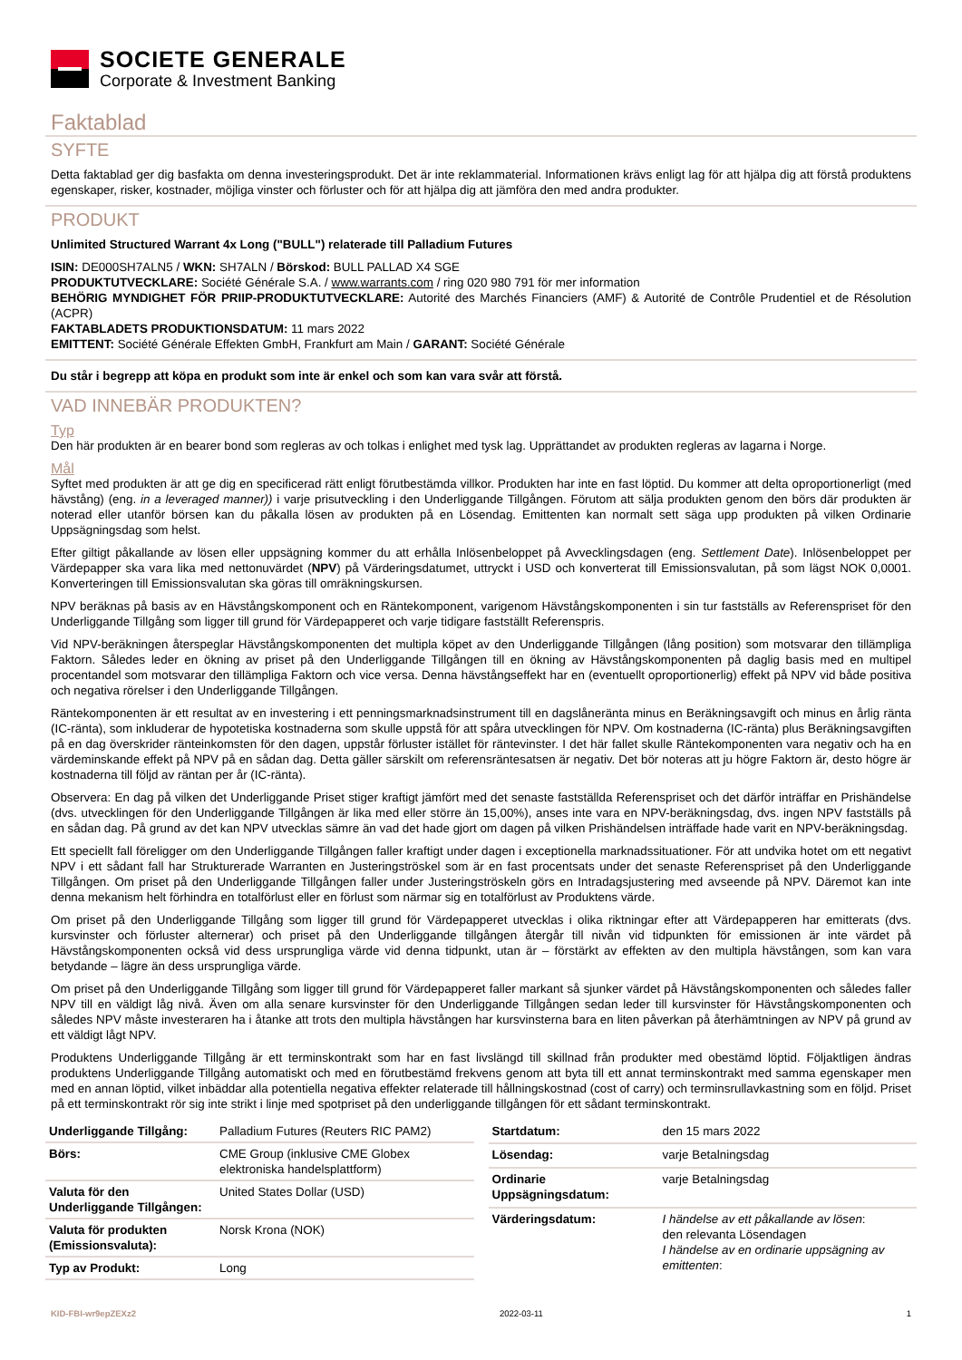SOCIETE GENERALE
Corporate & Investment Banking
Faktablad
SYFTE
Detta faktablad ger dig basfakta om denna investeringsprodukt. Det är inte reklammaterial. Informationen krävs enligt lag för att hjälpa dig att förstå produktens egenskaper, risker, kostnader, möjliga vinster och förluster och för att hjälpa dig att jämföra den med andra produkter.
PRODUKT
Unlimited Structured Warrant 4x Long ("BULL") relaterade till Palladium Futures
ISIN: DE000SH7ALN5 / WKN: SH7ALN / Börskod: BULL PALLAD X4 SGE
PRODUKTUTVECKLARE: Société Générale S.A. / www.warrants.com / ring 020 980 791 för mer information
BEHÖRIG MYNDIGHET FÖR PRIIP-PRODUKTUTVECKLARE: Autorité des Marchés Financiers (AMF) & Autorité de Contrôle Prudentiel et de Résolution (ACPR)
FAKTABLADETS PRODUKTIONSDATUM: 11 mars 2022
EMITTENT: Société Générale Effekten GmbH, Frankfurt am Main / GARANT: Société Générale
Du står i begrepp att köpa en produkt som inte är enkel och som kan vara svår att förstå.
VAD INNEBÄR PRODUKTEN?
Typ
Den här produkten är en bearer bond som regleras av och tolkas i enlighet med tysk lag. Upprättandet av produkten regleras av lagarna i Norge.
Mål
Syftet med produkten är att ge dig en specificerad rätt enligt förutbestämda villkor. Produkten har inte en fast löptid. Du kommer att delta oproportionerligt (med hävstång) (eng. in a leveraged manner)) i varje prisutveckling i den Underliggande Tillgången. Förutom att sälja produkten genom den börs där produkten är noterad eller utanför börsen kan du påkalla lösen av produkten på en Lösendag. Emittenten kan normalt sett säga upp produkten på vilken Ordinarie Uppsägningsdag som helst.
Efter giltigt påkallande av lösen eller uppsägning kommer du att erhålla Inlösenbeloppet på Avvecklingsdagen (eng. Settlement Date). Inlösenbeloppet per Värdepapper ska vara lika med nettonuvärdet (NPV) på Värderingsdatumet, uttryckt i USD och konverterat till Emissionsvalutan, på som lägst NOK 0,0001. Konverteringen till Emissionsvalutan ska göras till omräkningskursen.
NPV beräknas på basis av en Hävstångskomponent och en Räntekomponent, varigenom Hävstångskomponenten i sin tur fastställs av Referenspriset för den Underliggande Tillgång som ligger till grund för Värdepapperet och varje tidigare fastställt Referenspris.
Vid NPV-beräkningen återspeglar Hävstångskomponenten det multipla köpet av den Underliggande Tillgången (lång position) som motsvarar den tillämpliga Faktorn. Således leder en ökning av priset på den Underliggande Tillgången till en ökning av Hävstångskomponenten på daglig basis med en multipel procentandel som motsvarar den tillämpliga Faktorn och vice versa. Denna hävstångseffekt har en (eventuellt oproportionerlig) effekt på NPV vid både positiva och negativa rörelser i den Underliggande Tillgången.
Räntekomponenten är ett resultat av en investering i ett penningsmarknadsinstrument till en dagslåneränta minus en Beräkningsavgift och minus en årlig ränta (IC-ränta), som inkluderar de hypotetiska kostnaderna som skulle uppstå för att spåra utvecklingen för NPV. Om kostnaderna (IC-ränta) plus Beräkningsavgiften på en dag överskrider ränteinkomsten för den dagen, uppstår förluster istället för räntevinster. I det här fallet skulle Räntekomponenten vara negativ och ha en värdeminskande effekt på NPV på en sådan dag. Detta gäller särskilt om referensräntesatsen är negativ. Det bör noteras att ju högre Faktorn är, desto högre är kostnaderna till följd av räntan per år (IC-ränta).
Observera: En dag på vilken det Underliggande Priset stiger kraftigt jämfört med det senaste fastställda Referenspriset och det därför inträffar en Prishändelse (dvs. utvecklingen för den Underliggande Tillgången är lika med eller större än 15,00%), anses inte vara en NPV-beräkningsdag, dvs. ingen NPV fastställs på en sådan dag. På grund av det kan NPV utvecklas sämre än vad det hade gjort om dagen på vilken Prishändelsen inträffade hade varit en NPV-beräkningsdag.
Ett speciellt fall föreligger om den Underliggande Tillgången faller kraftigt under dagen i exceptionella marknadssituationer. För att undvika hotet om ett negativt NPV i ett sådant fall har Strukturerade Warranten en Justeringströskel som är en fast procentsats under det senaste Referenspriset på den Underliggande Tillgången. Om priset på den Underliggande Tillgången faller under Justeringströskeln görs en Intradagsjustering med avseende på NPV. Däremot kan inte denna mekanism helt förhindra en totalförlust eller en förlust som närmar sig en totalförlust av Produktens värde.
Om priset på den Underliggande Tillgång som ligger till grund för Värdepapperet utvecklas i olika riktningar efter att Värdepapperen har emitterats (dvs. kursvinster och förluster alternerar) och priset på den Underliggande tillgången återgår till nivån vid tidpunkten för emissionen är inte värdet på Hävstångskomponenten också vid dess ursprungliga värde vid denna tidpunkt, utan är – förstärkt av effekten av den multipla hävstången, som kan vara betydande – lägre än dess ursprungliga värde.
Om priset på den Underliggande Tillgång som ligger till grund för Värdepapperet faller markant så sjunker värdet på Hävstångskomponenten och således faller NPV till en väldigt låg nivå. Även om alla senare kursvinster för den Underliggande Tillgången sedan leder till kursvinster för Hävstångskomponenten och således NPV måste investeraren ha i åtanke att trots den multipla hävstången har kursvinsterna bara en liten påverkan på återhämtningen av NPV på grund av ett väldigt lågt NPV.
Produktens Underliggande Tillgång är ett terminskontrakt som har en fast livslängd till skillnad från produkter med obestämd löptid. Följaktligen ändras produktens Underliggande Tillgång automatiskt och med en förutbestämd frekvens genom att byta till ett annat terminskontrakt med samma egenskaper men med en annan löptid, vilket inbäddar alla potentiella negativa effekter relaterade till hållningskostnad (cost of carry) och terminsrullavkastning som en följd. Priset på ett terminskontrakt rör sig inte strikt i linje med spotpriset på den underliggande tillgången för ett sådant terminskontrakt.
| Underliggande Tillgång: | Palladium Futures (Reuters RIC PAM2) |
| Börs: | CME Group (inklusive CME Globex elektroniska handelsplattform) |
| Valuta för den Underliggande Tillgången: | United States Dollar (USD) |
| Valuta för produkten (Emissionsvaluta): | Norsk Krona (NOK) |
| Typ av Produkt: | Long |
| Startdatum: | den 15 mars 2022 |
| Lösendag: | varje Betalningsdag |
| Ordinarie Uppsägningsdatum: | varje Betalningsdag |
| Värderingsdatum: | I händelse av ett påkallande av lösen : den relevanta Lösendagen I händelse av en ordinarie uppsägning av emittenten : |
KID-FBI-wr9epZEXz2 2022-03-11 1